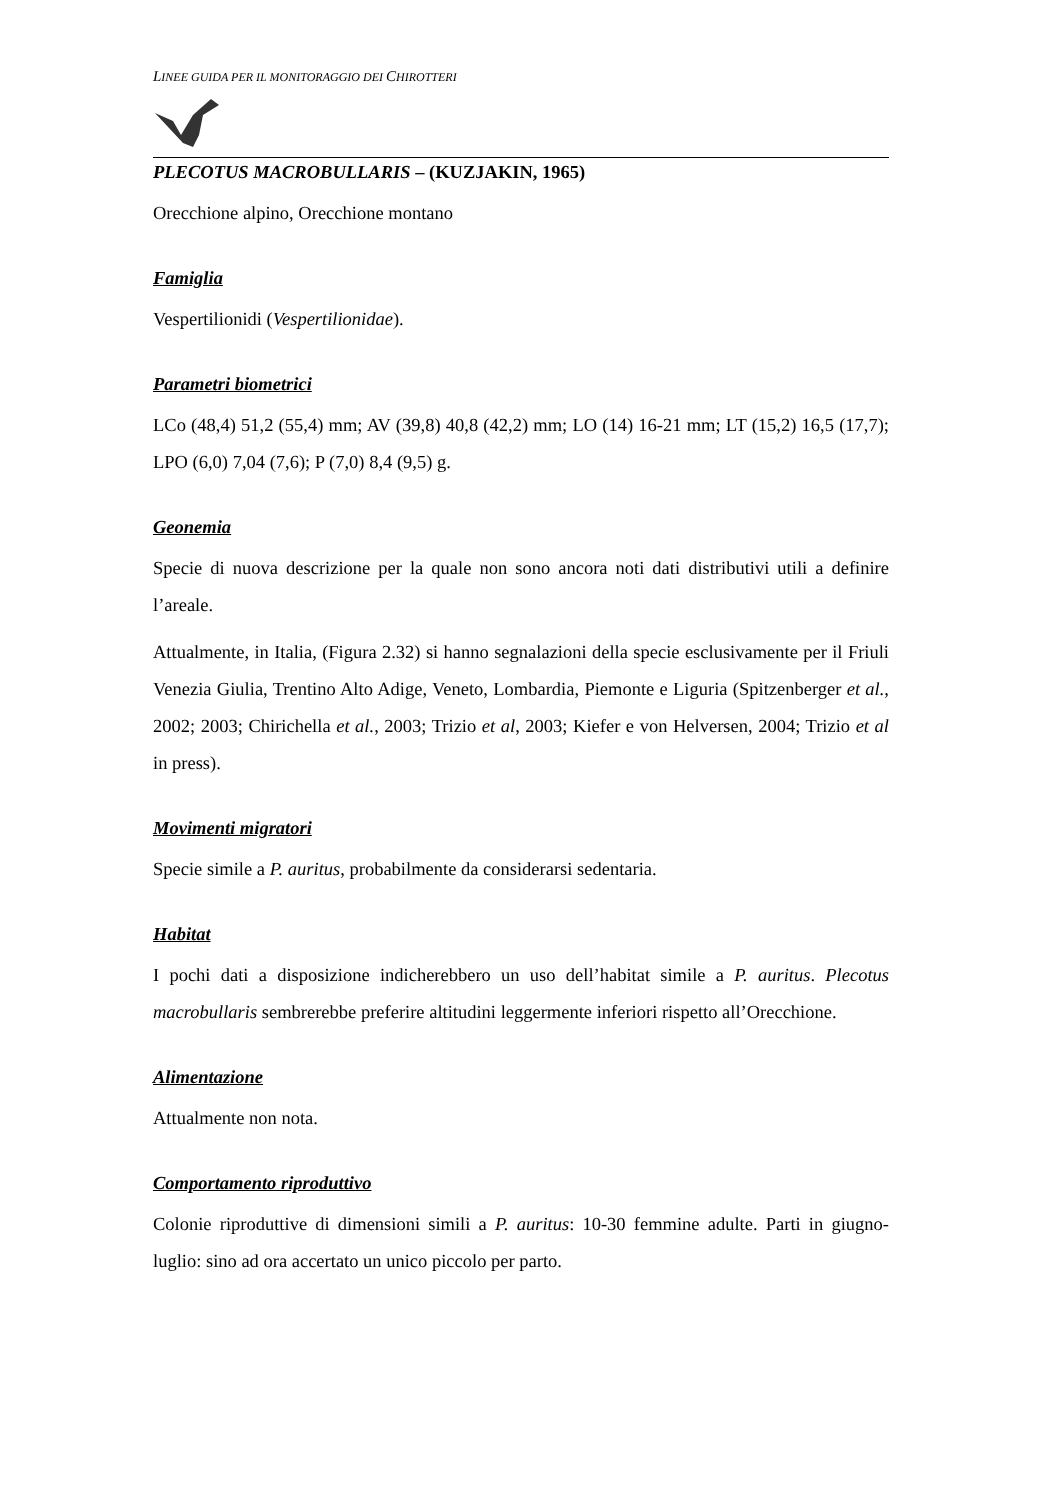LINEE GUIDA PER IL MONITORAGGIO DEI CHIROTTERI
PLECOTUS MACROBULLARIS – (KUZJAKIN, 1965)
Orecchione alpino, Orecchione montano
Famiglia
Vespertilionidi (Vespertilionidae).
Parametri biometrici
LCo (48,4) 51,2 (55,4) mm; AV (39,8) 40,8 (42,2) mm; LO (14) 16-21 mm; LT (15,2) 16,5 (17,7); LPO (6,0) 7,04 (7,6); P (7,0) 8,4 (9,5) g.
Geonemia
Specie di nuova descrizione per la quale non sono ancora noti dati distributivi utili a definire l’areale.
Attualmente, in Italia, (Figura 2.32) si hanno segnalazioni della specie esclusivamente per il Friuli Venezia Giulia, Trentino Alto Adige, Veneto, Lombardia, Piemonte e Liguria (Spitzenberger et al., 2002; 2003; Chirichella et al., 2003; Trizio et al, 2003; Kiefer e von Helversen, 2004; Trizio et al in press).
Movimenti migratori
Specie simile a P. auritus, probabilmente da considerarsi sedentaria.
Habitat
I pochi dati a disposizione indicherebbero un uso dell’habitat simile a P. auritus. Plecotus macrobullaris sembrerebbe preferire altitudini leggermente inferiori rispetto all’Orecchione.
Alimentazione
Attualmente non nota.
Comportamento riproduttivo
Colonie riproduttive di dimensioni simili a P. auritus: 10-30 femmine adulte. Parti in giugno-luglio: sino ad ora accertato un unico piccolo per parto.